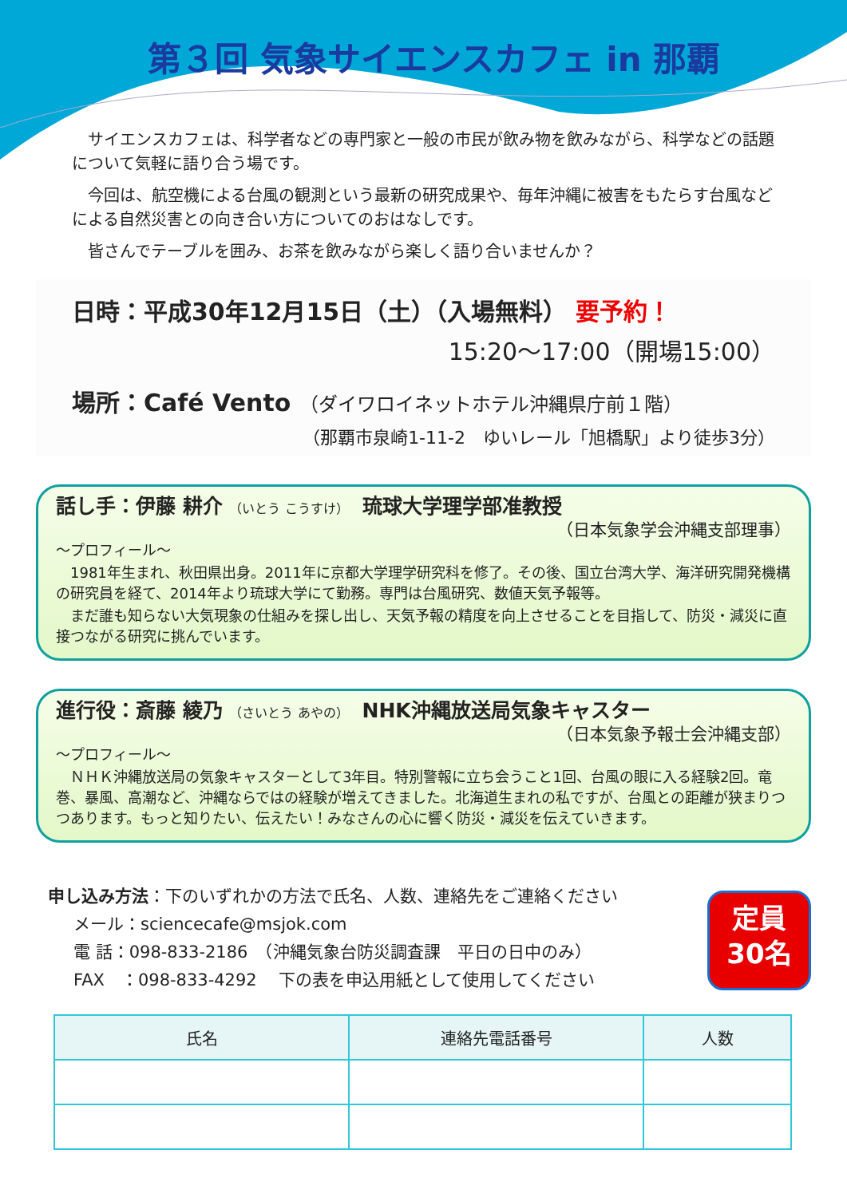第３回 気象サイエンスカフェ in 那覇
サイエンスカフェは、科学者などの専門家と一般の市民が飲み物を飲みながら、科学などの話題について気軽に語り合う場です。
今回は、航空機による台風の観測という最新の研究成果や、毎年沖縄に被害をもたらす台風などによる自然災害との向き合い方についてのおはなしです。
皆さんでテーブルを囲み、お茶を飲みながら楽しく語り合いませんか？
日時：平成30年12月15日（土）（入場無料） 要予約！
15:20～17:00（開場15:00）
場所：Café Vento （ダイワロイネットホテル沖縄県庁前１階）
（那覇市泉崎1-11-2　ゆいレール「旭橋駅」より徒歩3分）
話し手：伊藤 耕介 （いとう こうすけ）　琉球大学理学部准教授
（日本気象学会沖縄支部理事）
～プロフィール～
1981年生まれ、秋田県出身。2011年に京都大学理学研究科を修了。その後、国立台湾大学、海洋研究開発機構の研究員を経て、2014年より琉球大学にて勤務。専門は台風研究、数値天気予報等。
まだ誰も知らない大気現象の仕組みを探し出し、天気予報の精度を向上させることを目指して、防災・減災に直接つながる研究に挑んでいます。
進行役：斎藤 綾乃 （さいとう あやの）　NHK沖縄放送局気象キャスター
（日本気象予報士会沖縄支部）
～プロフィール～
ＮＨＫ沖縄放送局の気象キャスターとして3年目。特別警報に立ち会うこと1回、台風の眼に入る経験2回。竜巻、暴風、高潮など、沖縄ならではの経験が増えてきました。北海道生まれの私ですが、台風との距離が狭まりつつあります。もっと知りたい、伝えたい！みなさんの心に響く防災・減災を伝えていきます。
申し込み方法：下のいずれかの方法で氏名、人数、連絡先をご連絡ください
メール：sciencecafe@msjok.com
電 話：098-833-2186　（沖縄気象台防災調査課　平日の日中のみ）
FAX　：098-833-4292　 下の表を申込用紙として使用してください
定員
30名
| 氏名 | 連絡先電話番号 | 人数 |
| --- | --- | --- |